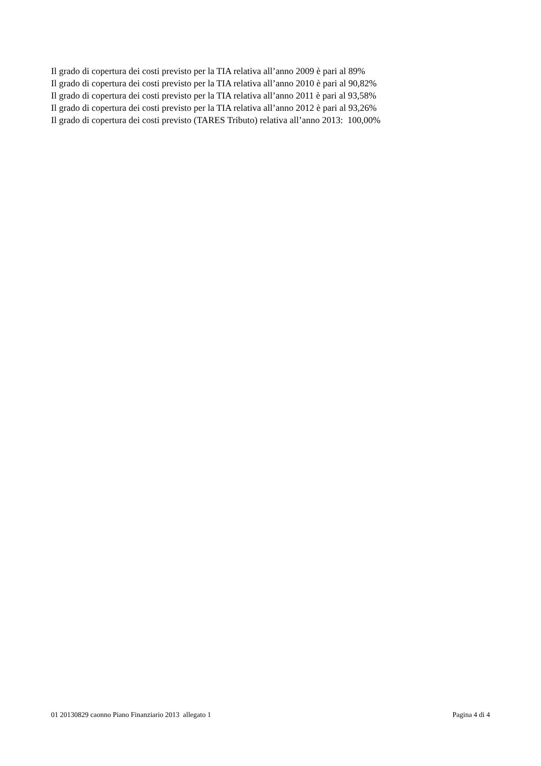Il grado di copertura dei costi previsto per la TIA relativa all’anno 2009 è pari al 89%
Il grado di copertura dei costi previsto per la TIA relativa all’anno 2010 è pari al 90,82%
Il grado di copertura dei costi previsto per la TIA relativa all’anno 2011 è pari al 93,58%
Il grado di copertura dei costi previsto per la TIA relativa all’anno 2012 è pari al 93,26%
Il grado di copertura dei costi previsto (TARES Tributo) relativa all’anno 2013: 100,00%
01 20130829 caonno Piano Finanziario 2013 allegato 1 Pagina 4 di 4